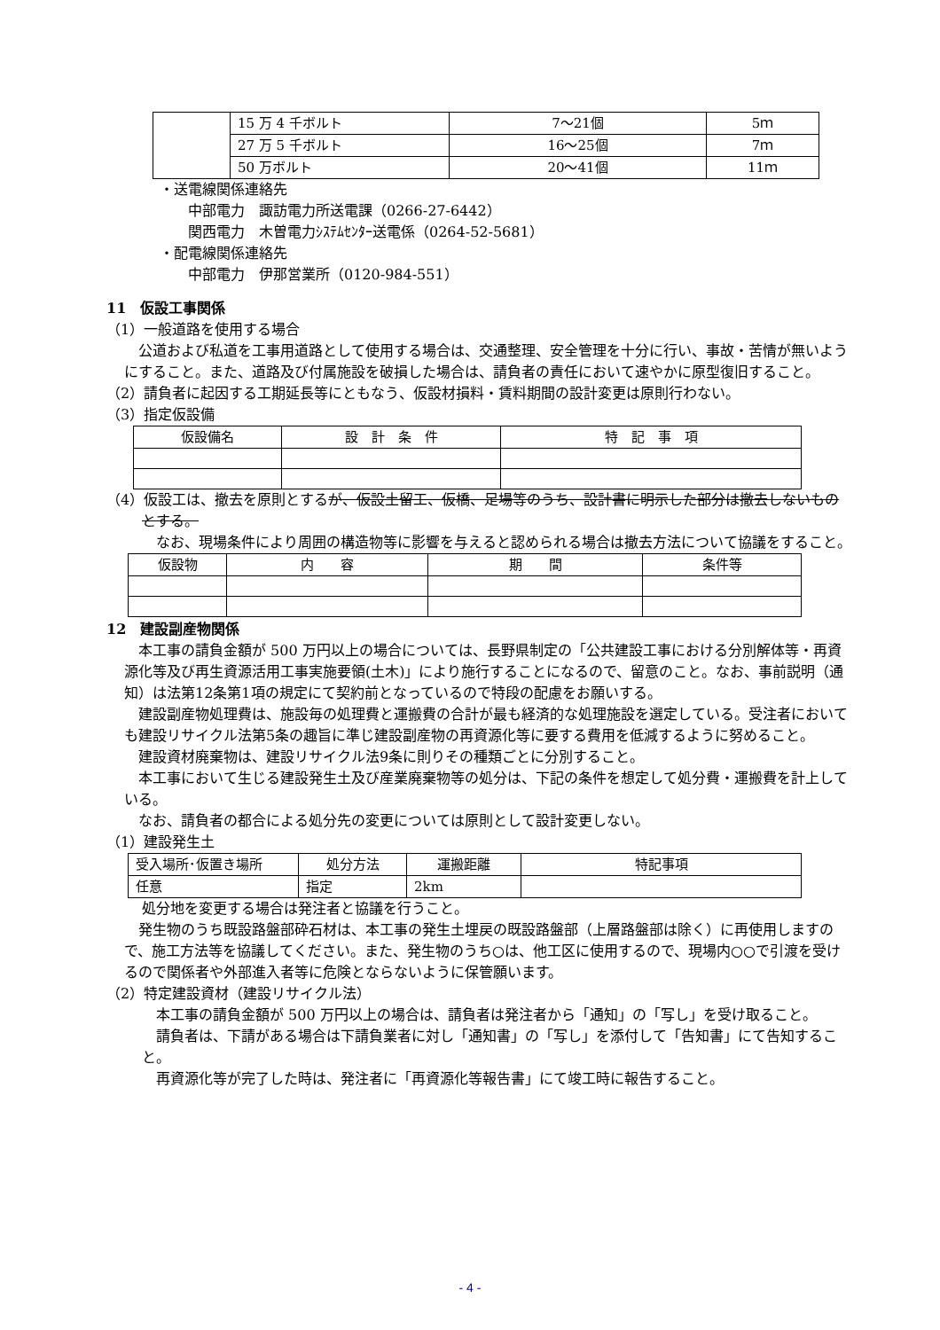| | 15 万 4 千ボルト | 7～21個 | 5ｍ |
| | 27 万 5 千ボルト | 16～25個 | 7ｍ |
| | 50 万ボルト | 20～41個 | 11ｍ |
・送電線関係連絡先
中部電力　諏訪電力所送電課（0266-27-6442）
関西電力　木曽電力ｼｽﾃﾑｾﾝﾀｰ送電係（0264-52-5681）
・配電線関係連絡先
中部電力　伊那営業所（0120-984-551）
11　仮設工事関係
（1）一般道路を使用する場合
　公道および私道を工事用道路として使用する場合は、交通整理、安全管理を十分に行い、事故・苦情が無いようにすること。また、道路及び付属施設を破損した場合は、請負者の責任において速やかに原型復旧すること。
（2）請負者に起因する工期延長等にともなう、仮設材損料・賃料期間の設計変更は原則行わない。
（3）指定仮設備
| 仮設備名 | 設 計 条 件 | 特 記 事 項 |
（4）仮設工は、撤去を原則とするが、仮設土留工、仮橋、足場等のうち、設計書に明示した部分は撤去しないものとする。
　なお、現場条件により周囲の構造物等に影響を与えると認められる場合は撤去方法について協議をすること。
| 仮設物 | 内 容 | 期 間 | 条件等 |
12　建設副産物関係
　本工事の請負金額が 500 万円以上の場合については、長野県制定の「公共建設工事における分別解体等・再資源化等及び再生資源活用工事実施要領(土木)」により施行することになるので、留意のこと。なお、事前説明（通知）は法第12条第1項の規定にて契約前となっているので特段の配慮をお願いする。
　建設副産物処理費は、施設毎の処理費と運搬費の合計が最も経済的な処理施設を選定している。受注者においても建設リサイクル法第5条の趣旨に準じ建設副産物の再資源化等に要する費用を低減するように努めること。
　建設資材廃棄物は、建設リサイクル法9条に則りその種類ごとに分別すること。
　本工事において生じる建設発生土及び産業廃棄物等の処分は、下記の条件を想定して処分費・運搬費を計上している。
　なお、請負者の都合による処分先の変更については原則として設計変更しない。
（1）建設発生土
| 受入場所･仮置き場所 | 処分方法 | 運搬距離 | 特記事項 |
| 任意 | 指定 | 2km | |
処分地を変更する場合は発注者と協議を行うこと。
　発生物のうち既設路盤部砕石材は、本工事の発生土埋戻の既設路盤部（上層路盤部は除く）に再使用しますので、施工方法等を協議してください。また、発生物のうち○は、他工区に使用するので、現場内○○で引渡を受けるので関係者や外部進入者等に危険とならないように保管願います。
（2）特定建設資材（建設リサイクル法）
　本工事の請負金額が 500 万円以上の場合は、請負者は発注者から「通知」の「写し」を受け取ること。
　請負者は、下請がある場合は下請負業者に対し「通知書」の「写し」を添付して「告知書」にて告知すること。
　再資源化等が完了した時は、発注者に「再資源化等報告書」にて竣工時に報告すること。
- 4 -